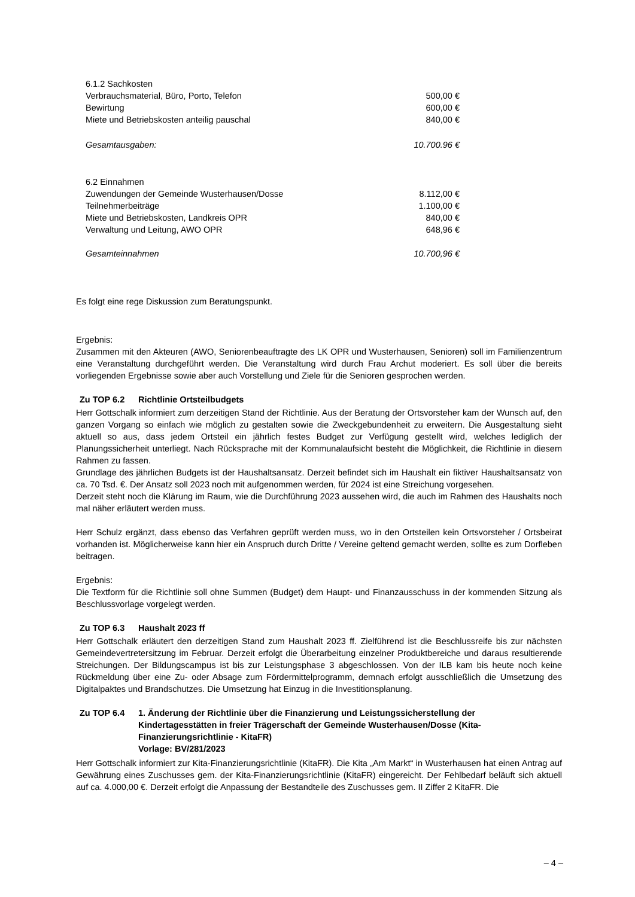| 6.1.2 Sachkosten | |
| Verbrauchsmaterial, Büro, Porto, Telefon | 500,00 € |
| Bewirtung | 600,00 € |
| Miete und Betriebskosten anteilig pauschal | 840,00 € |
| Gesamtausgaben: | 10.700.96 € |
| 6.2 Einnahmen | |
| Zuwendungen der Gemeinde Wusterhausen/Dosse | 8.112,00 € |
| Teilnehmerbeiträge | 1.100,00 € |
| Miete und Betriebskosten, Landkreis OPR | 840,00 € |
| Verwaltung und Leitung, AWO OPR | 648,96 € |
| Gesamteinnahmen | 10.700,96 € |
Es folgt eine rege Diskussion zum Beratungspunkt.
Ergebnis:
Zusammen mit den Akteuren (AWO, Seniorenbeauftragte des LK OPR und Wusterhausen, Senioren) soll im Familienzentrum eine Veranstaltung durchgeführt werden. Die Veranstaltung wird durch Frau Archut moderiert. Es soll über die bereits vorliegenden Ergebnisse sowie aber auch Vorstellung und Ziele für die Senioren gesprochen werden.
Zu TOP 6.2 Richtlinie Ortsteilbudgets
Herr Gottschalk informiert zum derzeitigen Stand der Richtlinie. Aus der Beratung der Ortsvorsteher kam der Wunsch auf, den ganzen Vorgang so einfach wie möglich zu gestalten sowie die Zweckgebundenheit zu erweitern. Die Ausgestaltung sieht aktuell so aus, dass jedem Ortsteil ein jährlich festes Budget zur Verfügung gestellt wird, welches lediglich der Planungssicherheit unterliegt. Nach Rücksprache mit der Kommunalaufsicht besteht die Möglichkeit, die Richtlinie in diesem Rahmen zu fassen.
Grundlage des jährlichen Budgets ist der Haushaltsansatz. Derzeit befindet sich im Haushalt ein fiktiver Haushaltsansatz von ca. 70 Tsd. €. Der Ansatz soll 2023 noch mit aufgenommen werden, für 2024 ist eine Streichung vorgesehen.
Derzeit steht noch die Klärung im Raum, wie die Durchführung 2023 aussehen wird, die auch im Rahmen des Haushalts noch mal näher erläutert werden muss.
Herr Schulz ergänzt, dass ebenso das Verfahren geprüft werden muss, wo in den Ortsteilen kein Ortsvorsteher / Ortsbeirat vorhanden ist. Möglicherweise kann hier ein Anspruch durch Dritte / Vereine geltend gemacht werden, sollte es zum Dorfleben beitragen.
Ergebnis:
Die Textform für die Richtlinie soll ohne Summen (Budget) dem Haupt- und Finanzausschuss in der kommenden Sitzung als Beschlussvorlage vorgelegt werden.
Zu TOP 6.3 Haushalt 2023 ff
Herr Gottschalk erläutert den derzeitigen Stand zum Haushalt 2023 ff. Zielführend ist die Beschlussreife bis zur nächsten Gemeindevertretersitzung im Februar. Derzeit erfolgt die Überarbeitung einzelner Produktbereiche und daraus resultierende Streichungen. Der Bildungscampus ist bis zur Leistungsphase 3 abgeschlossen. Von der ILB kam bis heute noch keine Rückmeldung über eine Zu- oder Absage zum Fördermittelprogramm, demnach erfolgt ausschließlich die Umsetzung des Digitalpaktes und Brandschutzes. Die Umsetzung hat Einzug in die Investitionsplanung.
Zu TOP 6.4 1. Änderung der Richtlinie über die Finanzierung und Leistungssicherstellung der Kindertagesstätten in freier Trägerschaft der Gemeinde Wusterhausen/Dosse (Kita-Finanzierungsrichtlinie - KitaFR)
Vorlage: BV/281/2023
Herr Gottschalk informiert zur Kita-Finanzierungsrichtlinie (KitaFR). Die Kita „Am Markt“ in Wusterhausen hat einen Antrag auf Gewährung eines Zuschusses gem. der Kita-Finanzierungsrichtlinie (KitaFR) eingereicht. Der Fehlbedarf beläuft sich aktuell auf ca. 4.000,00 €. Derzeit erfolgt die Anpassung der Bestandteile des Zuschusses gem. II Ziffer 2 KitaFR. Die
– 4 –